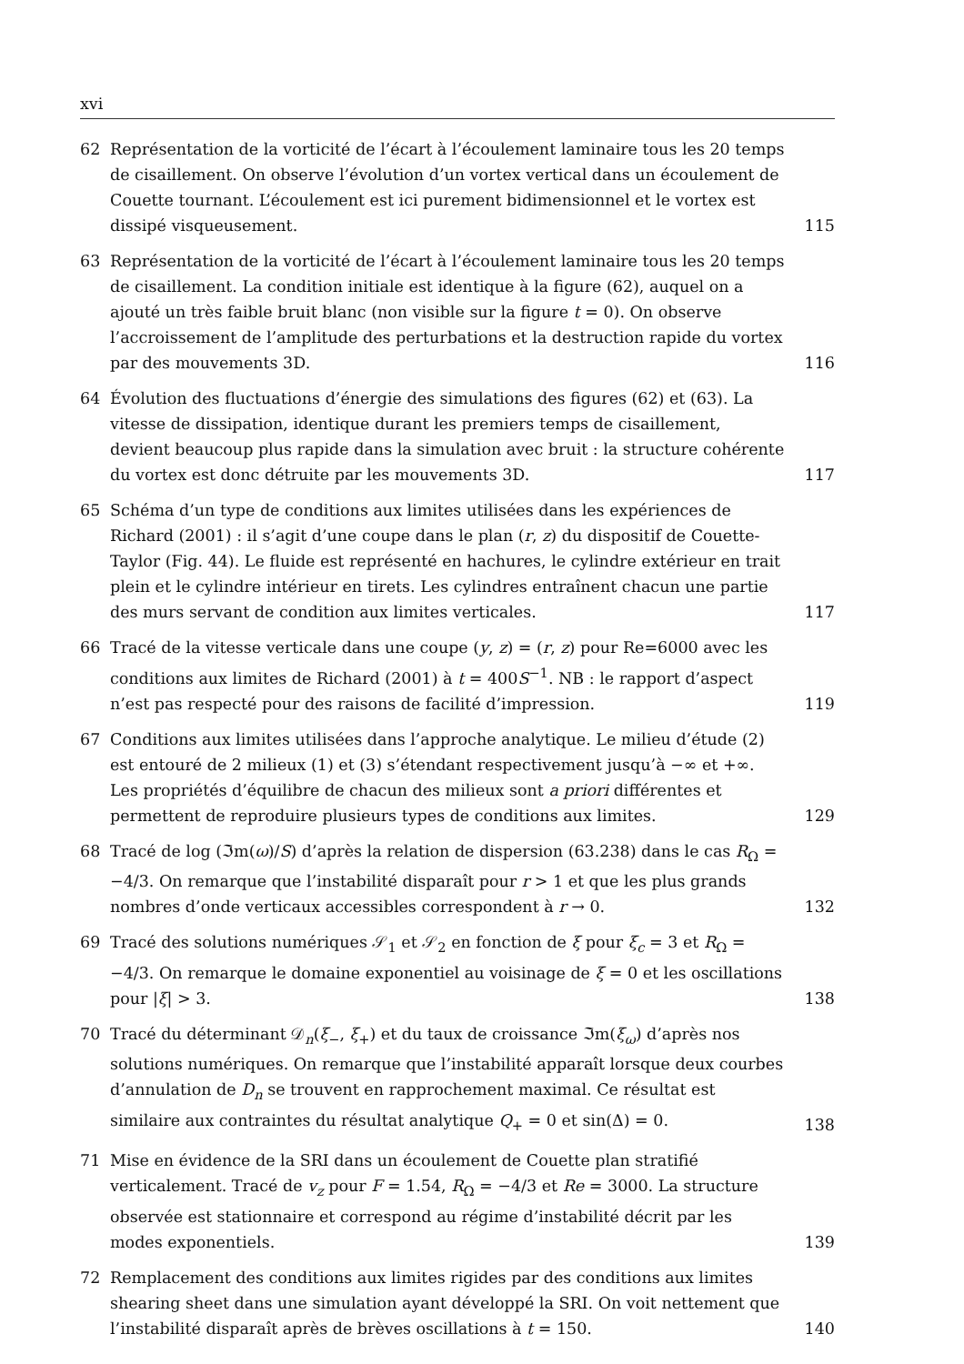xvi
62 Représentation de la vorticité de l’écart à l’écoulement laminaire tous les 20 temps de cisaillement. On observe l’évolution d’un vortex vertical dans un écoulement de Couette tournant. L’écoulement est ici purement bidimensionnel et le vortex est dissipé visqueusement.
115
63 Représentation de la vorticité de l’écart à l’écoulement laminaire tous les 20 temps de cisaillement. La condition initiale est identique à la figure (62), auquel on a ajouté un très faible bruit blanc (non visible sur la figure t = 0). On observe l’accroissement de l’amplitude des perturbations et la destruction rapide du vortex par des mouvements 3D.
116
64 Évolution des fluctuations d’énergie des simulations des figures (62) et (63). La vitesse de dissipation, identique durant les premiers temps de cisaillement, devient beaucoup plus rapide dans la simulation avec bruit : la structure cohérente du vortex est donc détruite par les mouvements 3D.
117
65 Schéma d’un type de conditions aux limites utilisées dans les expériences de Richard (2001) : il s’agit d’une coupe dans le plan (r, z) du dispositif de Couette-Taylor (Fig. 44). Le fluide est représenté en hachures, le cylindre extérieur en trait plein et le cylindre intérieur en tirets. Les cylindres entraînent chacun une partie des murs servant de condition aux limites verticales.
117
66 Tracé de la vitesse verticale dans une coupe (y, z) = (r, z) pour Re=6000 avec les conditions aux limites de Richard (2001) à t = 400S<sup>−1</sup>. NB : le rapport d’aspect n’est pas respecté pour des raisons de facilité d’impression.
119
67 Conditions aux limites utilisées dans l’approche analytique. Le milieu d’étude (2) est entouré de 2 milieux (1) et (3) s’étendant respectivement jusqu’à −∞ et +∞. Les propriétés d’équilibre de chacun des milieux sont a priori différentes et permettent de reproduire plusieurs types de conditions aux limites.
129
68 Tracé de log (ℑm(ω)/S) d’après la relation de dispersion (63.238) dans le cas R<sub>Ω</sub> = −4/3. On remarque que l’instabilité disparaît pour r > 1 et que les plus grands nombres d’onde verticaux accessibles correspondent à r → 0.
132
69 Tracé des solutions numériques 𝒮<sub>1</sub> et 𝒮<sub>2</sub> en fonction de ξ pour ξ<sub>c</sub> = 3 et R<sub>Ω</sub> = −4/3. On remarque le domaine exponentiel au voisinage de ξ = 0 et les oscillations pour |ξ| > 3.
138
70 Tracé du déterminant 𝒟<sub>n</sub>(ξ<sub>−</sub>, ξ<sub>+</sub>) et du taux de croissance ℑm(ξ<sub>ω</sub>) d’après nos solutions numériques. On remarque que l’instabilité apparaît lorsque deux courbes d’annulation de D<sub>n</sub> se trouvent en rapprochement maximal. Ce résultat est similaire aux contraintes du résultat analytique Q<sub>+</sub> = 0 et sin(Δ) = 0.
138
71 Mise en évidence de la SRI dans un écoulement de Couette plan stratifié verticalement. Tracé de v<sub>z</sub> pour F = 1.54, R<sub>Ω</sub> = −4/3 et Re = 3000. La structure observée est stationnaire et correspond au régime d’instabilité décrit par les modes exponentiels.
139
72 Remplacement des conditions aux limites rigides par des conditions aux limites shearing sheet dans une simulation ayant développé la SRI. On voit nettement que l’instabilité disparaît après de brèves oscillations à t = 150.
140